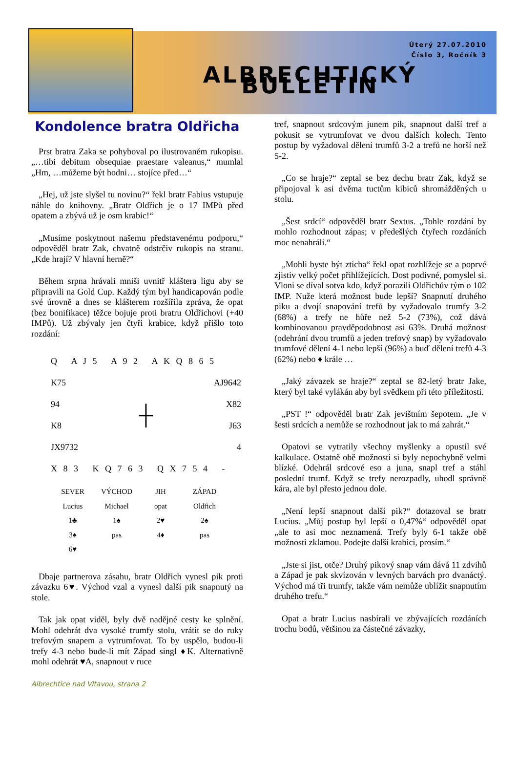Úterý 27.07.2010
Číslo 3, Ročník 3
ALBRECHTICKÝ BULLETIN
Kondolence bratra Oldřicha
Prst bratra Zaka se pohyboval po ilustrovaném rukopisu. „…tibi debitum obsequiae praestare valeanus,“ mumlal „Hm, …můžeme být hodni… stojíce před…“
„Hej, už jste slyšel tu novinu?“ řekl bratr Fabius vstupuje náhle do knihovny. „Bratr Oldřich je o 17 IMPů před opatem a zbývá už je osm krabic!“
„Musíme poskytnout našemu představenému podporu,“ odpověděl bratr Zak, chvatně odstrčiv rukopis na stranu. „Kde hrají? V hlavní herně?“
Během srpna hrávali mniši uvnitř kláštera ligu aby se připravili na Gold Cup. Každý tým byl handicapován podle své úrovně a dnes se klášterem rozšířila zpráva, že opat (bez bonifikace) těžce bojuje proti bratru Oldřichovi (+40 IMPů). Už zbývaly jen čtyři krabice, když přišlo toto rozdání:
| Q A J 5 A 9 2 A K Q 8 6 5 | | |
| K75 | | AJ9642 |
| 94 | ┼ | X82 |
| K8 | | J63 |
| JX9732 | | 4 |
| X 8 3 K Q 7 6 3 Q X 7 5 4 - | | |
| SEVER | VÝCHOD | JIH | ZÁPAD |
| Lucius | Michael | opat | Oldřich |
| 1♣ | 1♠ | 2♥ | 2♠ |
| 3♠ | pas | 4♦ | pas |
| 6♥ | | | |
Dbaje partnerova zásahu, bratr Oldřich vynesl pik proti závazku 6♥. Východ vzal a vynesl další pik snapnutý na stole.
Tak jak opat viděl, byly dvě nadějné cesty ke splnění. Mohl odehrát dva vysoké trumfy stolu, vrátit se do ruky trefovým snapem a vytrumfovat. To by uspělo, budou-li trefy 4-3 nebo bude-li mít Západ singl ♦K. Alternativně mohl odehrát ♥A, snapnout v ruce
Albrechtice nad Vltavou, strana 2
tref, snapnout srdcovým junem pik, snapnout další tref a pokusit se vytrumfovat ve dvou dalších kolech. Tento postup by vyžadoval dělení trumfů 3-2 a trefů ne horší než 5-2.
„Co se hraje?“ zeptal se bez dechu bratr Zak, když se připojoval k asi dvěma tuctům kibiců shromážděných u stolu.
„Šest srdcí“ odpověděl bratr Sextus. „Tohle rozdání by mohlo rozhodnout zápas; v předešlých čtyřech rozdáních moc nenahráli.“
„Mohli byste být zticha“ řekl opat rozhlížeje se a poprvé zjistiv velký počet přihlížejících. Dost podivné, pomyslel si. Vloni se díval sotva kdo, když porazili Oldřichův tým o 102 IMP. Nuže která možnost bude lepší? Snapnutí druhého piku a dvojí snapování trefů by vyžadovalo trumfy 3-2 (68%) a trefy ne hůře než 5-2 (73%), což dává kombinovanou pravděpodobnost asi 63%. Druhá možnost (odehrání dvou trumfů a jeden trefový snap) by vyžadovalo trumfové dělení 4-1 nebo lepší (96%) a buď dělení trefů 4-3 (62%) nebo ♦ krále …
„Jaký závazek se hraje?“ zeptal se 82-letý bratr Jake, který byl také vylákán aby byl svědkem při této příležitosti.
„PST !“ odpověděl bratr Zak jevištním šepotem. „Je v šesti srdcích a nemůže se rozhodnout jak to má zahrát.“
Opatovi se vytratily všechny myšlenky a opustil své kalkulace. Ostatně obě možnosti si byly nepochybně velmi blízké. Odehrál srdcové eso a juna, snapl tref a stáhl poslední trumf. Když se trefy nerozpadly, uhodl správně kára, ale byl přesto jednou dole.
„Není lepší snapnout další pik?“ dotazoval se bratr Lucius. „Můj postup byl lepší o 0,47%“ odpověděl opat „ale to asi moc neznamená. Trefy byly 6-1 takže obě možnosti zklamou. Podejte další krabici, prosím.“
„Jste si jist, otče? Druhý pikový snap vám dává 11 zdvihů a Západ je pak skvízován v levných barvách pro dvanáctý. Východ má tři trumfy, takže vám nemůže ublížit snapnutím druhého trefu.“
Opat a bratr Lucius nasbírali ve zbývajících rozdáních trochu bodů, většinou za částečné závazky,